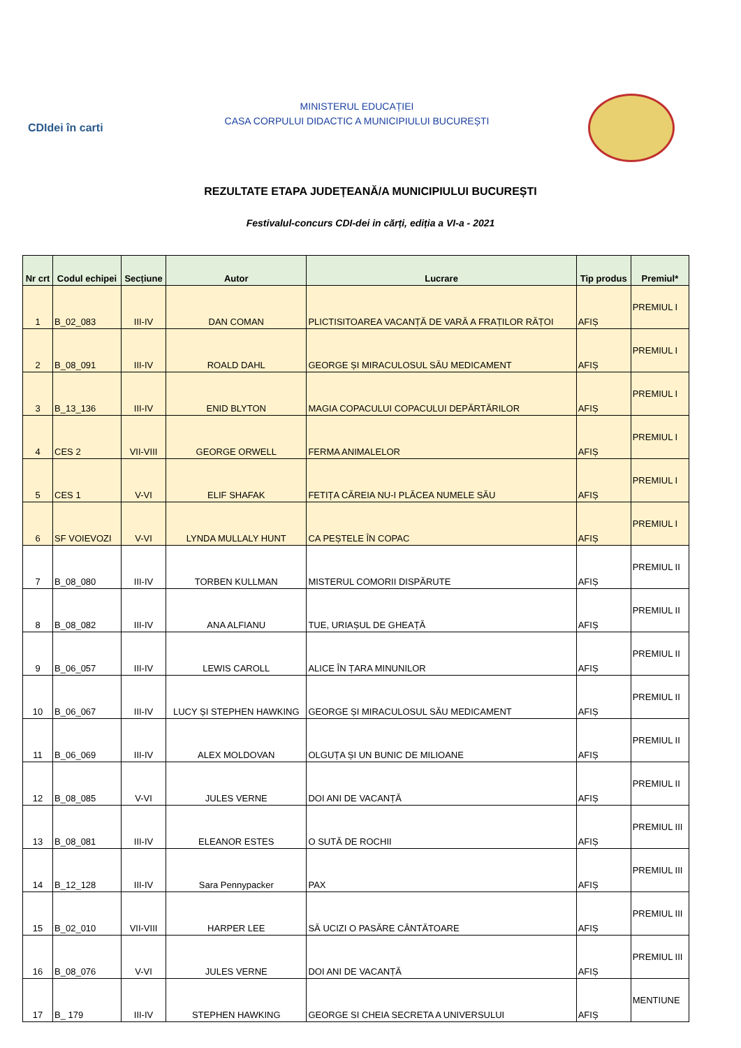CDIdei în carti
MINISTERUL EDUCAȚIEI
CASA CORPULUI DIDACTIC A MUNICIPIULUI BUCUREȘTI
REZULTATE ETAPA JUDEȚEANĂ/A MUNICIPIULUI BUCUREȘTI
Festivalul-concurs CDI-dei in cărți, ediția a VI-a - 2021
| Nr crt | Codul echipei | Secțiune | Autor | Lucrare | Tip produs | Premiul* |
| --- | --- | --- | --- | --- | --- | --- |
| 1 | B_02_083 | III-IV | DAN COMAN | PLICTISITOAREA VACANȚĂ DE VARĂ A FRAȚILOR RĂȚOI | AFIȘ | PREMIUL I |
| 2 | B_08_091 | III-IV | ROALD DAHL | GEORGE ȘI MIRACULOSUL SĂU MEDICAMENT | AFIȘ | PREMIUL I |
| 3 | B_13_136 | III-IV | ENID BLYTON | MAGIA COPACULUI COPACULUI DEPĂRTĂRILOR | AFIȘ | PREMIUL I |
| 4 | CES 2 | VII-VIII | GEORGE ORWELL | FERMA ANIMALELOR | AFIȘ | PREMIUL I |
| 5 | CES 1 | V-VI | ELIF SHAFAK | FETIȚA CĂREIA NU-I PLĂCEA NUMELE SĂU | AFIȘ | PREMIUL I |
| 6 | SF VOIEVOZI | V-VI | LYNDA MULLALY HUNT | CA PEȘTELE ÎN COPAC | AFIȘ | PREMIUL I |
| 7 | B_08_080 | III-IV | TORBEN KULLMAN | MISTERUL COMORII DISPĂRUTE | AFIȘ | PREMIUL II |
| 8 | B_08_082 | III-IV | ANA ALFIANU | TUE, URIAȘUL DE GHEAȚĂ | AFIȘ | PREMIUL II |
| 9 | B_06_057 | III-IV | LEWIS CAROLL | ALICE ÎN ȚARA MINUNILOR | AFIȘ | PREMIUL II |
| 10 | B_06_067 | III-IV | LUCY ȘI STEPHEN HAWKING | GEORGE ȘI MIRACULOSUL SĂU MEDICAMENT | AFIȘ | PREMIUL II |
| 11 | B_06_069 | III-IV | ALEX MOLDOVAN | OLGUȚA ȘI UN BUNIC DE MILIOANE | AFIȘ | PREMIUL II |
| 12 | B_08_085 | V-VI | JULES VERNE | DOI ANI DE VACANȚĂ | AFIȘ | PREMIUL II |
| 13 | B_08_081 | III-IV | ELEANOR ESTES | O SUTĂ DE ROCHII | AFIȘ | PREMIUL III |
| 14 | B_12_128 | III-IV | Sara Pennypacker | PAX | AFIȘ | PREMIUL III |
| 15 | B_02_010 | VII-VIII | HARPER LEE | SĂ UCIZI O PASĂRE CÂNTĂTOARE | AFIȘ | PREMIUL III |
| 16 | B_08_076 | V-VI | JULES VERNE | DOI ANI DE VACANȚĂ | AFIȘ | PREMIUL III |
| 17 | B_ 179 | III-IV | STEPHEN HAWKING | GEORGE SI CHEIA SECRETA A UNIVERSULUI | AFIȘ | MENTIUNE |